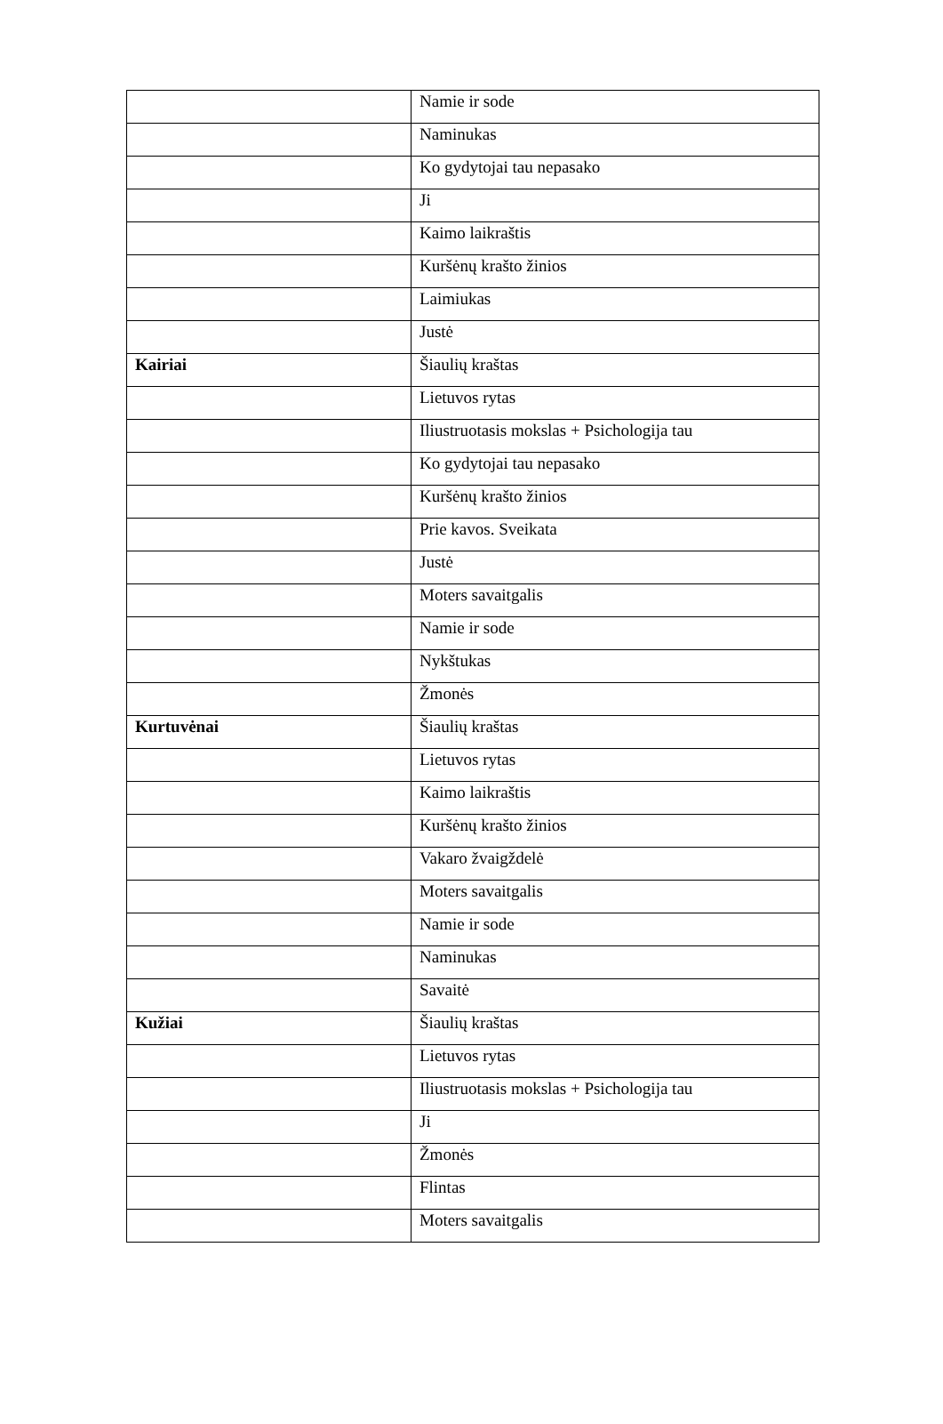| | Namie ir sode |
| | Naminukas |
| | Ko gydytojai tau nepasako |
| | Ji |
| | Kaimo laikraštis |
| | Kuršėnų krašto žinios |
| | Laimiukas |
| | Justė |
| Kairiai | Šiaulių kraštas |
| | Lietuvos rytas |
| | Iliustruotasis mokslas + Psichologija tau |
| | Ko gydytojai tau nepasako |
| | Kuršėnų krašto žinios |
| | Prie kavos. Sveikata |
| | Justė |
| | Moters savaitgalis |
| | Namie ir sode |
| | Nykštukas |
| | Žmonės |
| Kurtuvėnai | Šiaulių kraštas |
| | Lietuvos rytas |
| | Kaimo laikraštis |
| | Kuršėnų krašto žinios |
| | Vakaro žvaigždelė |
| | Moters savaitgalis |
| | Namie ir sode |
| | Naminukas |
| | Savaitė |
| Kužiai | Šiaulių kraštas |
| | Lietuvos rytas |
| | Iliustruotasis mokslas + Psichologija tau |
| | Ji |
| | Žmonės |
| | Flintas |
| | Moters savaitgalis |